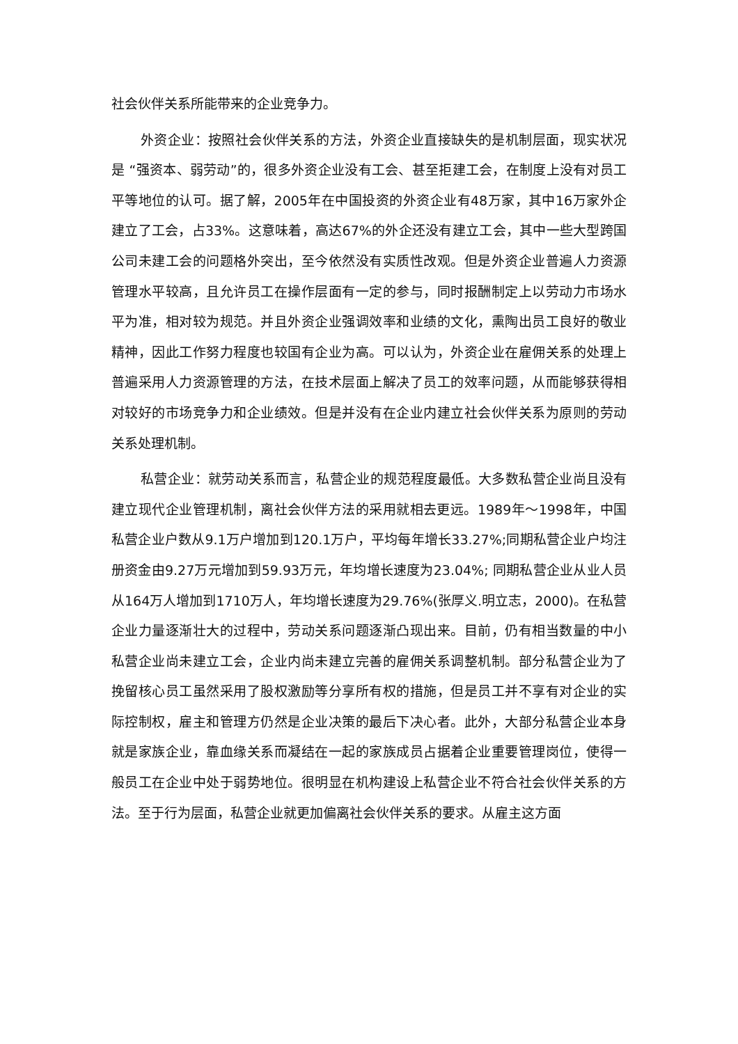社会伙伴关系所能带来的企业竞争力。
外资企业：按照社会伙伴关系的方法，外资企业直接缺失的是机制层面，现实状况是 “强资本、弱劳动”的，很多外资企业没有工会、甚至拒建工会，在制度上没有对员工平等地位的认可。据了解，2005年在中国投资的外资企业有48万家，其中16万家外企建立了工会，占33%。这意味着，高达67%的外企还没有建立工会，其中一些大型跨国公司未建工会的问题格外突出，至今依然没有实质性改观。但是外资企业普遍人力资源管理水平较高，且允许员工在操作层面有一定的参与，同时报酬制定上以劳动力市场水平为准，相对较为规范。并且外资企业强调效率和业绩的文化，熏陶出员工良好的敬业精神，因此工作努力程度也较国有企业为高。可以认为，外资企业在雇佣关系的处理上普遍采用人力资源管理的方法，在技术层面上解决了员工的效率问题，从而能够获得相对较好的市场竞争力和企业绩效。但是并没有在企业内建立社会伙伴关系为原则的劳动关系处理机制。
私营企业：就劳动关系而言，私营企业的规范程度最低。大多数私营企业尚且没有建立现代企业管理机制，离社会伙伴方法的采用就相去更远。1989年～1998年，中国私营企业户数从9.1万户增加到120.1万户，平均每年增长33.27%;同期私营企业户均注册资金由9.27万元增加到59.93万元，年均增长速度为23.04%; 同期私营企业从业人员从164万人增加到1710万人，年均增长速度为29.76%(张厚义.明立志，2000)。在私营企业力量逐渐壮大的过程中，劳动关系问题逐渐凸现出来。目前，仍有相当数量的中小私营企业尚未建立工会，企业内尚未建立完善的雇佣关系调整机制。部分私营企业为了挽留核心员工虽然采用了股权激励等分享所有权的措施，但是员工并不享有对企业的实际控制权，雇主和管理方仍然是企业决策的最后下决心者。此外，大部分私营企业本身就是家族企业，靠血缘关系而凝结在一起的家族成员占据着企业重要管理岗位，使得一般员工在企业中处于弱势地位。很明显在机构建设上私营企业不符合社会伙伴关系的方法。至于行为层面，私营企业就更加偏离社会伙伴关系的要求。从雇主这方面